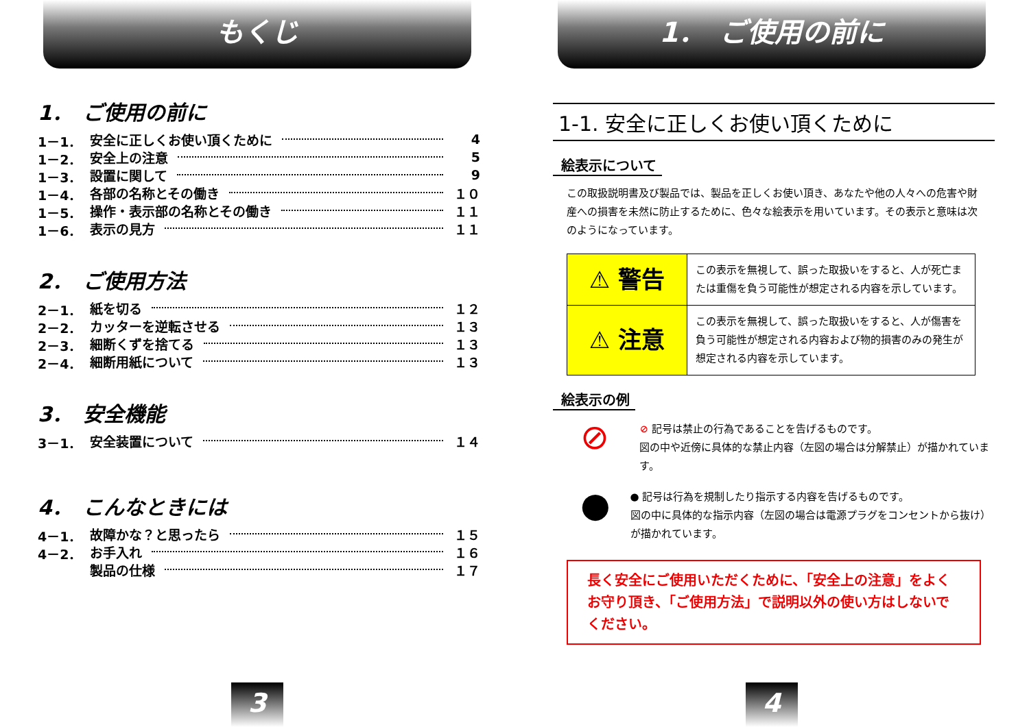もくじ
1．　ご使用の前に
1－1． 安全に正しくお使い頂くために 4
1－2． 安全上の注意 5
1－3． 設置に関して 9
1－4． 各部の名称とその働き １０
1－5． 操作・表示部の名称とその働き １１
1－6． 表示の見方 １１
2．　ご使用方法
2－1． 紙を切る １２
2－2． カッターを逆転させる １３
2－3． 細断くずを捨てる １３
2－4． 細断用紙について １３
3．　安全機能
3－1． 安全装置について １４
4．　こんなときには
4－1． 故障かな？と思ったら １５
4－2． お手入れ １６
製品の仕様 １７
3
1．　ご使用の前に
1-1. 安全に正しくお使い頂くために
絵表示について
この取扱説明書及び製品では、製品を正しくお使い頂き、あなたや他の人々への危害や財産への損害を未然に防止するために、色々な絵表示を用いています。その表示と意味は次のようになっています。
| ⚠ 警告 | この表示を無視して、誤った取扱いをすると、人が死亡または重傷を負う可能性が想定される内容を示しています。 |
| ⚠ 注意 | この表示を無視して、誤った取扱いをすると、人が傷害を負う可能性が想定される内容および物的損害のみの発生が想定される内容を示しています。 |
絵表示の例
⊘
⊘ 記号は禁止の行為であることを告げるものです。
図の中や近傍に具体的な禁止内容（左図の場合は分解禁止）が描かれています。
●
● 記号は行為を規制したり指示する内容を告げるものです。
図の中に具体的な指示内容（左図の場合は電源プラグをコンセントから抜け）が描かれています。
長く安全にご使用いただくために、「安全上の注意」をよくお守り頂き、「ご使用方法」で説明以外の使い方はしないでください。
4